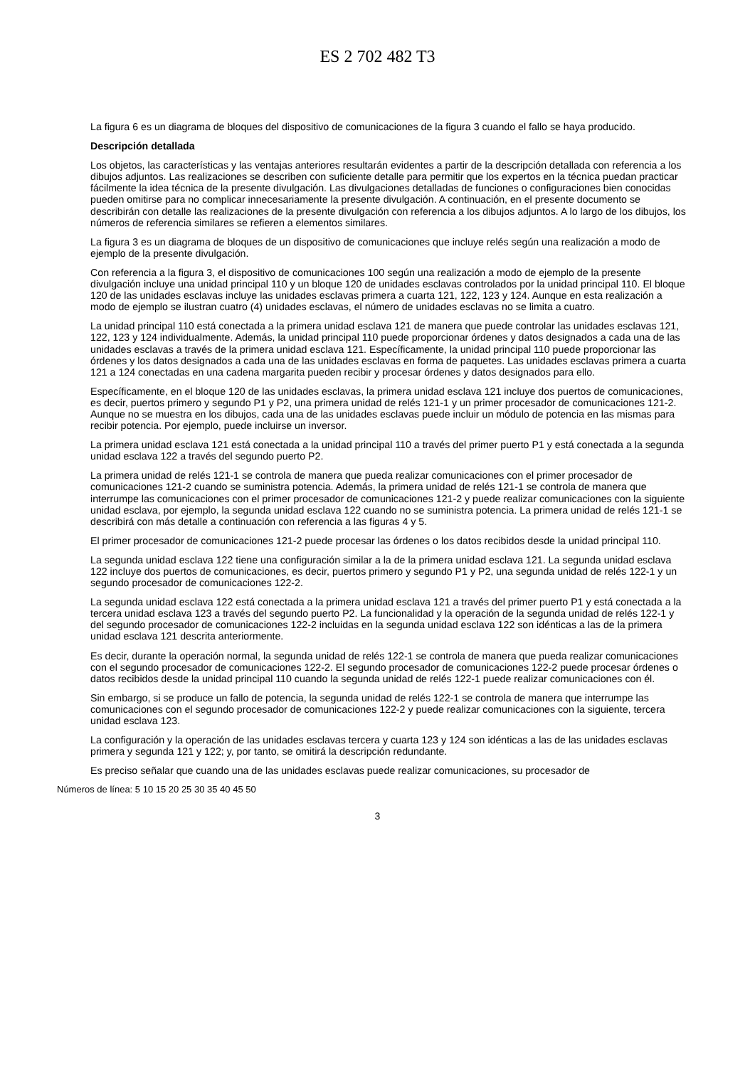ES 2 702 482 T3
La figura 6 es un diagrama de bloques del dispositivo de comunicaciones de la figura 3 cuando el fallo se haya producido.
Descripción detallada
Los objetos, las características y las ventajas anteriores resultarán evidentes a partir de la descripción detallada con referencia a los dibujos adjuntos. Las realizaciones se describen con suficiente detalle para permitir que los expertos en la técnica puedan practicar fácilmente la idea técnica de la presente divulgación. Las divulgaciones detalladas de funciones o configuraciones bien conocidas pueden omitirse para no complicar innecesariamente la presente divulgación. A continuación, en el presente documento se describirán con detalle las realizaciones de la presente divulgación con referencia a los dibujos adjuntos. A lo largo de los dibujos, los números de referencia similares se refieren a elementos similares.
La figura 3 es un diagrama de bloques de un dispositivo de comunicaciones que incluye relés según una realización a modo de ejemplo de la presente divulgación.
Con referencia a la figura 3, el dispositivo de comunicaciones 100 según una realización a modo de ejemplo de la presente divulgación incluye una unidad principal 110 y un bloque 120 de unidades esclavas controlados por la unidad principal 110. El bloque 120 de las unidades esclavas incluye las unidades esclavas primera a cuarta 121, 122, 123 y 124. Aunque en esta realización a modo de ejemplo se ilustran cuatro (4) unidades esclavas, el número de unidades esclavas no se limita a cuatro.
La unidad principal 110 está conectada a la primera unidad esclava 121 de manera que puede controlar las unidades esclavas 121, 122, 123 y 124 individualmente. Además, la unidad principal 110 puede proporcionar órdenes y datos designados a cada una de las unidades esclavas a través de la primera unidad esclava 121. Específicamente, la unidad principal 110 puede proporcionar las órdenes y los datos designados a cada una de las unidades esclavas en forma de paquetes. Las unidades esclavas primera a cuarta 121 a 124 conectadas en una cadena margarita pueden recibir y procesar órdenes y datos designados para ello.
Específicamente, en el bloque 120 de las unidades esclavas, la primera unidad esclava 121 incluye dos puertos de comunicaciones, es decir, puertos primero y segundo P1 y P2, una primera unidad de relés 121-1 y un primer procesador de comunicaciones 121-2. Aunque no se muestra en los dibujos, cada una de las unidades esclavas puede incluir un módulo de potencia en las mismas para recibir potencia. Por ejemplo, puede incluirse un inversor.
La primera unidad esclava 121 está conectada a la unidad principal 110 a través del primer puerto P1 y está conectada a la segunda unidad esclava 122 a través del segundo puerto P2.
La primera unidad de relés 121-1 se controla de manera que pueda realizar comunicaciones con el primer procesador de comunicaciones 121-2 cuando se suministra potencia. Además, la primera unidad de relés 121-1 se controla de manera que interrumpe las comunicaciones con el primer procesador de comunicaciones 121-2 y puede realizar comunicaciones con la siguiente unidad esclava, por ejemplo, la segunda unidad esclava 122 cuando no se suministra potencia. La primera unidad de relés 121-1 se describirá con más detalle a continuación con referencia a las figuras 4 y 5.
El primer procesador de comunicaciones 121-2 puede procesar las órdenes o los datos recibidos desde la unidad principal 110.
La segunda unidad esclava 122 tiene una configuración similar a la de la primera unidad esclava 121. La segunda unidad esclava 122 incluye dos puertos de comunicaciones, es decir, puertos primero y segundo P1 y P2, una segunda unidad de relés 122-1 y un segundo procesador de comunicaciones 122-2.
La segunda unidad esclava 122 está conectada a la primera unidad esclava 121 a través del primer puerto P1 y está conectada a la tercera unidad esclava 123 a través del segundo puerto P2. La funcionalidad y la operación de la segunda unidad de relés 122-1 y del segundo procesador de comunicaciones 122-2 incluidas en la segunda unidad esclava 122 son idénticas a las de la primera unidad esclava 121 descrita anteriormente.
Es decir, durante la operación normal, la segunda unidad de relés 122-1 se controla de manera que pueda realizar comunicaciones con el segundo procesador de comunicaciones 122-2. El segundo procesador de comunicaciones 122-2 puede procesar órdenes o datos recibidos desde la unidad principal 110 cuando la segunda unidad de relés 122-1 puede realizar comunicaciones con él.
Sin embargo, si se produce un fallo de potencia, la segunda unidad de relés 122-1 se controla de manera que interrumpe las comunicaciones con el segundo procesador de comunicaciones 122-2 y puede realizar comunicaciones con la siguiente, tercera unidad esclava 123.
La configuración y la operación de las unidades esclavas tercera y cuarta 123 y 124 son idénticas a las de las unidades esclavas primera y segunda 121 y 122; y, por tanto, se omitirá la descripción redundante.
Es preciso señalar que cuando una de las unidades esclavas puede realizar comunicaciones, su procesador de
Números de línea: 5 10 15 20 25 30 35 40 45 50
3